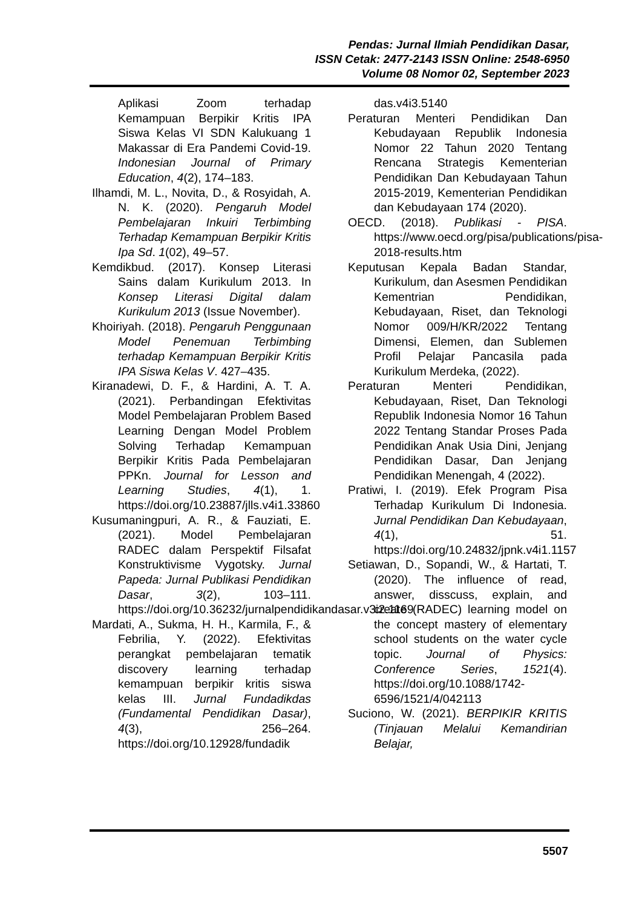Pendas: Jurnal Ilmiah Pendidikan Dasar,
ISSN Cetak: 2477-2143 ISSN Online: 2548-6950
Volume 08 Nomor 02, September 2023
Aplikasi Zoom terhadap Kemampuan Berpikir Kritis IPA Siswa Kelas VI SDN Kalukuang 1 Makassar di Era Pandemi Covid-19. Indonesian Journal of Primary Education, 4(2), 174–183.
Ilhamdi, M. L., Novita, D., & Rosyidah, A. N. K. (2020). Pengaruh Model Pembelajaran Inkuiri Terbimbing Terhadap Kemampuan Berpikir Kritis Ipa Sd. 1(02), 49–57.
Kemdikbud. (2017). Konsep Literasi Sains dalam Kurikulum 2013. In Konsep Literasi Digital dalam Kurikulum 2013 (Issue November).
Khoiriyah. (2018). Pengaruh Penggunaan Model Penemuan Terbimbing terhadap Kemampuan Berpikir Kritis IPA Siswa Kelas V. 427–435.
Kiranadewi, D. F., & Hardini, A. T. A. (2021). Perbandingan Efektivitas Model Pembelajaran Problem Based Learning Dengan Model Problem Solving Terhadap Kemampuan Berpikir Kritis Pada Pembelajaran PPKn. Journal for Lesson and Learning Studies, 4(1), 1. https://doi.org/10.23887/jlls.v4i1.33860
Kusumaningpuri, A. R., & Fauziati, E. (2021). Model Pembelajaran RADEC dalam Perspektif Filsafat Konstruktivisme Vygotsky. Jurnal Papeda: Jurnal Publikasi Pendidikan Dasar, 3(2), 103–111. https://doi.org/10.36232/jurnalpendidikandasar.v3i2.1169
Mardati, A., Sukma, H. H., Karmila, F., & Febrilia, Y. (2022). Efektivitas perangkat pembelajaran tematik discovery learning terhadap kemampuan berpikir kritis siswa kelas III. Jurnal Fundadikdas (Fundamental Pendidikan Dasar), 4(3), 256–264. https://doi.org/10.12928/fundadik
das.v4i3.5140
Peraturan Menteri Pendidikan Dan Kebudayaan Republik Indonesia Nomor 22 Tahun 2020 Tentang Rencana Strategis Kementerian Pendidikan Dan Kebudayaan Tahun 2015-2019, Kementerian Pendidikan dan Kebudayaan 174 (2020).
OECD. (2018). Publikasi - PISA. https://www.oecd.org/pisa/publications/pisa-2018-results.htm
Keputusan Kepala Badan Standar, Kurikulum, dan Asesmen Pendidikan Kementrian Pendidikan, Kebudayaan, Riset, dan Teknologi Nomor 009/H/KR/2022 Tentang Dimensi, Elemen, dan Sublemen Profil Pelajar Pancasila pada Kurikulum Merdeka, (2022).
Peraturan Menteri Pendidikan, Kebudayaan, Riset, Dan Teknologi Republik Indonesia Nomor 16 Tahun 2022 Tentang Standar Proses Pada Pendidikan Anak Usia Dini, Jenjang Pendidikan Dasar, Dan Jenjang Pendidikan Menengah, 4 (2022).
Pratiwi, I. (2019). Efek Program Pisa Terhadap Kurikulum Di Indonesia. Jurnal Pendidikan Dan Kebudayaan, 4(1), 51. https://doi.org/10.24832/jpnk.v4i1.1157
Setiawan, D., Sopandi, W., & Hartati, T. (2020). The influence of read, answer, disscuss, explain, and create (RADEC) learning model on the concept mastery of elementary school students on the water cycle topic. Journal of Physics: Conference Series, 1521(4). https://doi.org/10.1088/1742-6596/1521/4/042113
Suciono, W. (2021). BERPIKIR KRITIS (Tinjauan Melalui Kemandirian Belajar,
5507